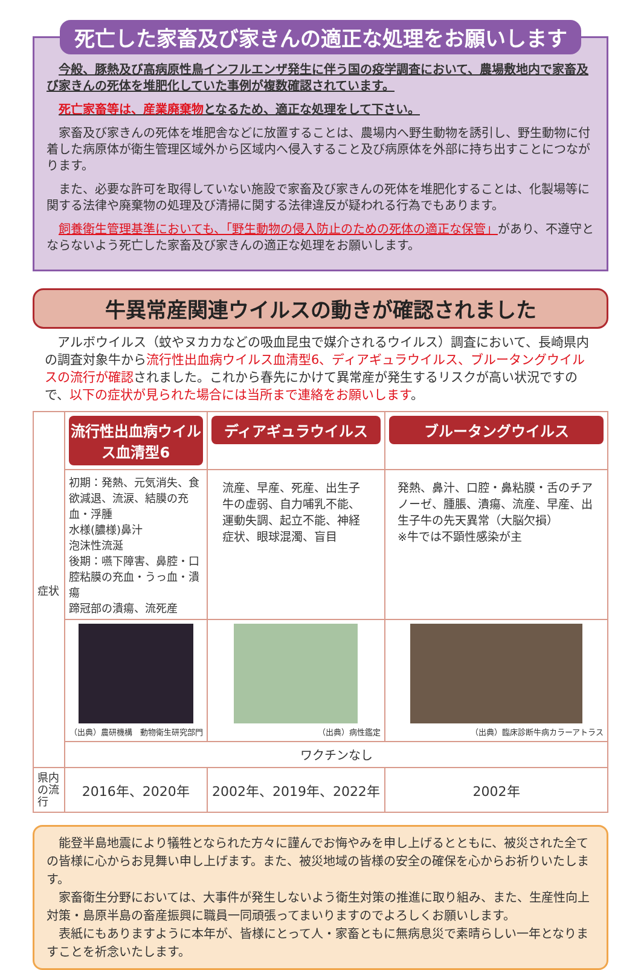死亡した家畜及び家きんの適正な処理をお願いします
今般、豚熱及び高病原性鳥インフルエンザ発生に伴う国の疫学調査において、農場敷地内で家畜及び家きんの死体を堆肥化していた事例が複数確認されています。
死亡家畜等は、産業廃棄物となるため、適正な処理をして下さい。
家畜及び家きんの死体を堆肥舎などに放置することは、農場内へ野生動物を誘引し、野生動物に付着した病原体が衛生管理区域外から区域内へ侵入すること及び病原体を外部に持ち出すことにつながります。
また、必要な許可を取得していない施設で家畜及び家きんの死体を堆肥化することは、化製場等に関する法律や廃棄物の処理及び清掃に関する法律違反が疑われる行為でもあります。
飼養衛生管理基準においても、「野生動物の侵入防止のための死体の適正な保管」があり、不遵守とならないよう死亡した家畜及び家きんの適正な処理をお願いします。
牛異常産関連ウイルスの動きが確認されました
アルボウイルス（蚊やヌカカなどの吸血昆虫で媒介されるウイルス）調査において、長崎県内の調査対象牛から流行性出血病ウイルス血清型6、ディアギュラウイルス、ブルータングウイルスの流行が確認されました。これから春先にかけて異常産が発生するリスクが高い状況ですので、以下の症状が見られた場合には当所まで連絡をお願いします。
| 症状 | 流行性出血病ウイルス血清型6 | ディアギュラウイルス | ブルータングウイルス |
| | 初期：発熱、元気消失、食欲減退、流涙、結膜の充血・浮腫 水様(膿様)鼻汁 泡沫性流涎 後期：嚥下障害、鼻腔・口腔粘膜の充血・うっ血・潰瘍 蹄冠部の潰瘍、流死産 | 流産、早産、死産、出生子牛の虚弱、自力哺乳不能、運動失調、起立不能、神経症状、眼球混濁、盲目 | 発熱、鼻汁、口腔・鼻粘膜・舌のチアノーゼ、腫脹、潰瘍、流産、早産、出生子牛の先天異常（大脳欠損） ※牛では不顕性感染が主 |
| | （出典）農研機構 動物衛生研究部門 | （出典）病性鑑定 | （出典）臨床診断牛病カラーアトラス |
| | ワクチンなし | | |
| 県内の流行 | 2016年、2020年 | 2002年、2019年、2022年 | 2002年 |
能登半島地震により犠牲となられた方々に謹んでお悔やみを申し上げるとともに、被災された全ての皆様に心からお見舞い申し上げます。また、被災地域の皆様の安全の確保を心からお祈りいたします。
家畜衛生分野においては、大事件が発生しないよう衛生対策の推進に取り組み、また、生産性向上対策・島原半島の畜産振興に職員一同頑張ってまいりますのでよろしくお願いします。
表紙にもありますように本年が、皆様にとって人・家畜ともに無病息災で素晴らしい一年となりますことを祈念いたします。